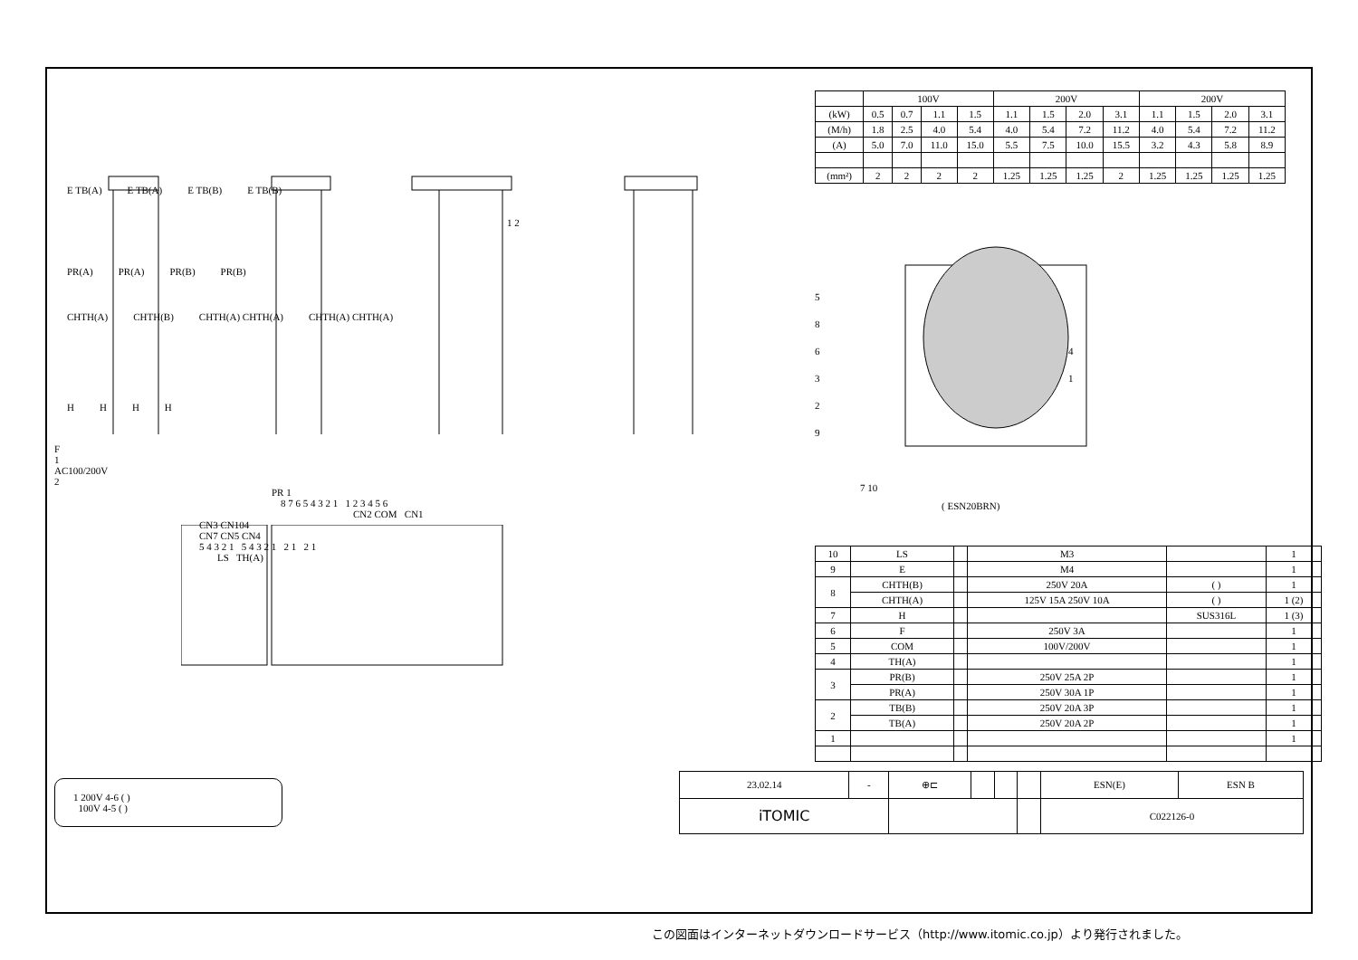E TB(A) E TB(A) E TB(B) E TB(B)
1 2
PR(A) PR(A) PR(B) PR(B)
CHTH(A) CHTH(B) CHTH(A) CHTH(A) CHTH(A) CHTH(A)
HHHH
F
1
AC100/200V
2
PR 1
8 7 6 5 4 3 2 1 1 2 3 4 5 6
CN2 COM CN1
CN3 CN104
CN7 CN5 CN4
5 4 3 2 1 5 4 3 2 1 2 1 2 1
LS TH(A)
1 200V 4-6 ( )
100V 4-5 ( )
| | 100V | | | | 200V | | | | 200V | | | |
| (kW) | 0.5 | 0.7 | 1.1 | 1.5 | 1.1 | 1.5 | 2.0 | 3.1 | 1.1 | 1.5 | 2.0 | 3.1 |
| (M/h) | 1.8 | 2.5 | 4.0 | 5.4 | 4.0 | 5.4 | 7.2 | 11.2 | 4.0 | 5.4 | 7.2 | 11.2 |
| (A) | 5.0 | 7.0 | 11.0 | 15.0 | 5.5 | 7.5 | 10.0 | 15.5 | 3.2 | 4.3 | 5.8 | 8.9 |
| (mm²) | 2 | 2 | 2 | 2 | 1.25 | 1.25 | 1.25 | 2 | 1.25 | 1.25 | 1.25 | 1.25 |
5
8
6
3
2
9
4
1
7 10
( ESN20BRN)
| 10 | LS | | M3 | | 1 |
| 9 | E | | M4 | | 1 |
| 8 | CHTH(B) | | 250V 20A | ( ) | 1 |
| | CHTH(A) | | 125V 15A 250V 10A | ( ) | 1 (2) |
| 7 | H | | | SUS316L | 1 (3) |
| 6 | F | | 250V 3A | | 1 |
| 5 | COM | | 100V/200V | | 1 |
| 4 | TH(A) | | | | 1 |
| 3 | PR(B) | | 250V 25A 2P | | 1 |
| | PR(A) | | 250V 30A 1P | | 1 |
| 2 | TB(B) | | 250V 20A 3P | | 1 |
| | TB(A) | | 250V 20A 2P | | 1 |
| 1 | | | | | 1 |
| 23.02.14 | - | ⊕⊏ | | | | ESN(E) | ESN B |
| iTOMIC | | | | | | C022126-0 | |
この図面はインターネットダウンロードサービス（http://www.itomic.co.jp）より発行されました。